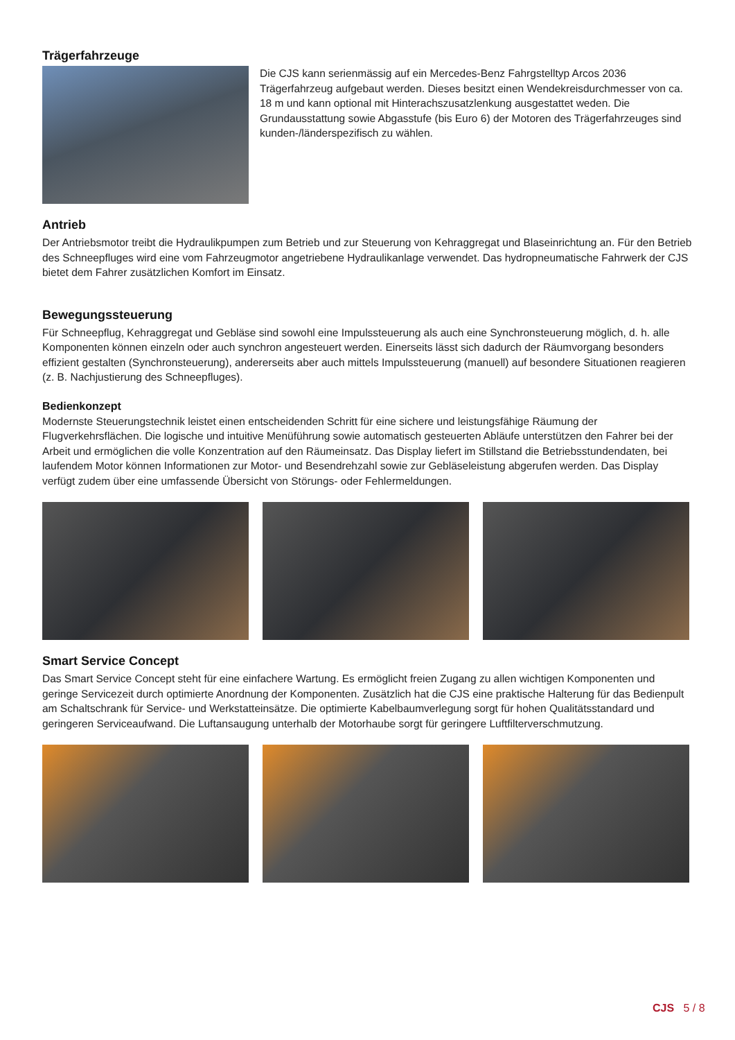Trägerfahrzeuge
Die CJS kann serienmässig auf ein Mercedes-Benz Fahrgstelltyp Arcos 2036 Trägerfahrzeug aufgebaut werden. Dieses besitzt einen Wendekreisdurchmes­ser von ca. 18 m und kann optional mit Hinterachszusatzlenkung ausgestattet weden. Die Grundausstattung sowie Abgasstufe (bis Euro 6) der Motoren des Trägerfahrzeuges sind kunden-/länderspezifisch zu wählen.
Antrieb
Der Antriebsmotor treibt die Hydraulikpumpen zum Betrieb und zur Steuerung von Kehraggregat und Blaseinrichtung an. Für den Betrieb des Schneepfluges wird eine vom Fahrzeugmotor angetriebene Hydraulikanlage verwendet. Das hydropneumatische Fahrwerk der CJS bietet dem Fahrer zusätzlichen Komfort im Einsatz.
Bewegungssteuerung
Für Schneepflug, Kehraggregat und Gebläse sind sowohl eine Impulssteuerung als auch eine Synchronsteuerung möglich, d. h. alle Komponenten können einzeln oder auch synchron angesteuert werden. Einerseits lässt sich dadurch der Räumvorgang besonders effizient gestalten (Synchronsteuerung), andererseits aber auch mittels Impulssteuerung (manuell) auf besondere Situationen reagieren (z. B. Nachjustierung des Schneepfluges).
Bedienkonzept
Modernste Steuerungstechnik leistet einen entscheidenden Schritt für eine sichere und leistungsfähige Räumung der Flugverkehrsflächen. Die logische und intuitive Menüführung sowie automatisch gesteuerten Abläufe unterstützen den Fahrer bei der Arbeit und ermöglichen die volle Konzentration auf den Räumeinsatz. Das Display liefert im Still­stand die Betriebsstundendaten, bei laufendem Motor können Informationen zur Motor- und Besendrehzahl sowie zur Gebläseleistung abgerufen werden. Das Display verfügt zudem über eine umfassende Übersicht von Störungs- oder Fehlermeldungen.
Smart Service Concept
Das Smart Service Concept steht für eine einfachere Wartung. Es ermöglicht freien Zugang zu allen wichtigen Kompo­nenten und geringe Servicezeit durch optimierte Anordnung der Komponenten. Zusätzlich hat die CJS eine praktische Halterung für das Bedienpult am Schaltschrank für Service- und Werkstatteinsätze. Die optimierte Kabelbaumverle­gung sorgt für hohen Qualitätsstandard und geringeren Serviceaufwand. Die Luftansaugung unterhalb der Motorhau­be sorgt für geringere Luftfilterverschmutzung.
CJS 5 / 8